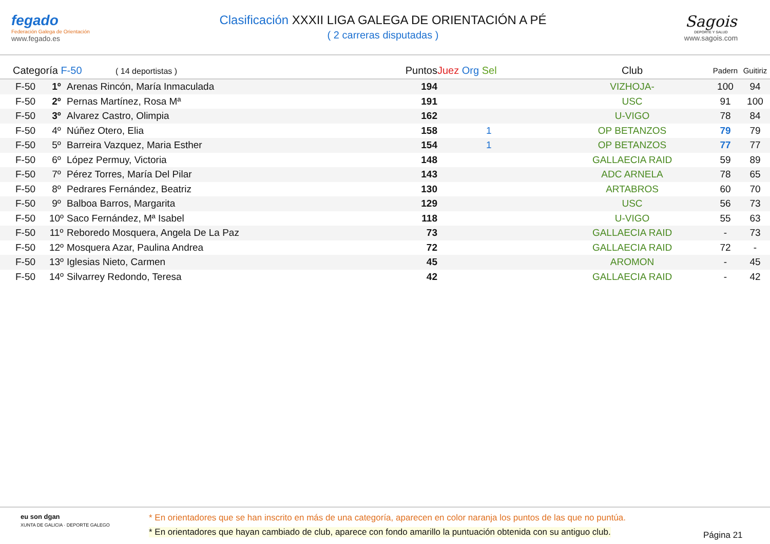fegado
Federación Galega de Orientación
www.fegado.es
Clasificación XXXII LIGA GALEGA DE ORIENTACIÓN A PÉ
( 2 carreras disputadas )
Sagois
DEPORTE Y SALUD
www.sagois.com
| Categoría F-50 ( 14 deportistas ) | | | Puntos | Juez Org Sel | Club | Padern | Guitiriz | |
| --- | --- | --- | --- | --- | --- | --- | --- | --- |
| F-50 | 1º | Arenas Rincón, María Inmaculada | 194 | | VIZHOJA- | 100 | 94 | |
| F-50 | 2º | Pernas Martínez, Rosa Mª | 191 | | USC | 91 | 100 | |
| F-50 | 3º | Alvarez Castro, Olimpia | 162 | | U-VIGO | 78 | 84 | |
| F-50 | 4º | Núñez Otero, Elia | 158 | 1 | OP BETANZOS | 79 | 79 | |
| F-50 | 5º | Barreira Vazquez, Maria Esther | 154 | 1 | OP BETANZOS | 77 | 77 | |
| F-50 | 6º | López Permuy, Victoria | 148 | | GALLAECIA RAID | 59 | 89 | |
| F-50 | 7º | Pérez Torres, María Del Pilar | 143 | | ADC ARNELA | 78 | 65 | |
| F-50 | 8º | Pedrares Fernández, Beatriz | 130 | | ARTABROS | 60 | 70 | |
| F-50 | 9º | Balboa Barros, Margarita | 129 | | USC | 56 | 73 | |
| F-50 | 10º | Saco Fernández, Mª Isabel | 118 | | U-VIGO | 55 | 63 | |
| F-50 | 11º | Reboredo Mosquera, Angela De La Paz | 73 | | GALLAECIA RAID | - | 73 | |
| F-50 | 12º | Mosquera Azar, Paulina Andrea | 72 | | GALLAECIA RAID | 72 | - | |
| F-50 | 13º | Iglesias Nieto, Carmen | 45 | | AROMON | - | 45 | |
| F-50 | 14º | Silvarrey Redondo, Teresa | 42 | | GALLAECIA RAID | - | 42 | |
eu son dgan
XUNTA DE GALICIA · DEPORTE GALEGO
* En orientadores que se han inscrito en más de una categoría, aparecen en color naranja los puntos de las que no puntúa.
* En orientadores que hayan cambiado de club, aparece con fondo amarillo la puntuación obtenida con su antiguo club.
Página 21